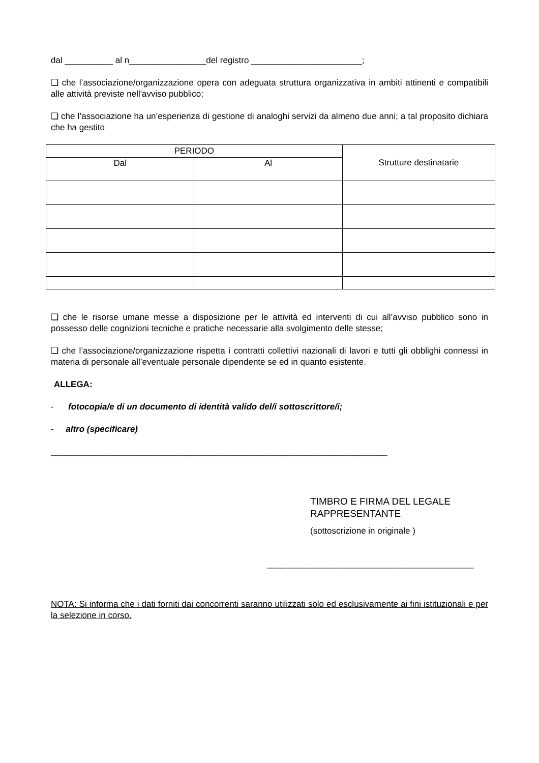dal __________ al n________________del registro _______________________;
❑ che l’associazione/organizzazione opera con adeguata struttura organizzativa in ambiti attinenti e compatibili alle attività previste nell'avviso pubblico;
❑ che l’associazione ha un’esperienza di gestione di analoghi servizi da almeno due anni; a tal proposito dichiara che ha gestito
| PERIODO | | Strutture destinatarie |
| --- | --- | --- |
| Dal | Al | |
❑ che le risorse umane messe a disposizione per le attività ed interventi di cui all’avviso pubblico sono in possesso delle cognizioni tecniche e pratiche necessarie alla svolgimento delle stesse;
❑ che l’associazione/organizzazione rispetta i contratti collettivi nazionali di lavori e tutti gli obblighi connessi in materia di personale all’eventuale personale dipendente se ed in quanto esistente.
ALLEGA:
- fotocopia/e di un documento di identità valido del/i sottoscrittore/i;
- altro (specificare)
______________________________________________________________________
TIMBRO E FIRMA DEL LEGALE
RAPPRESENTANTE
(sottoscrizione in originale )
___________________________________________
NOTA: Si informa che i dati forniti dai concorrenti saranno utilizzati solo ed esclusivamente ai fini istituzionali e per la selezione in corso.